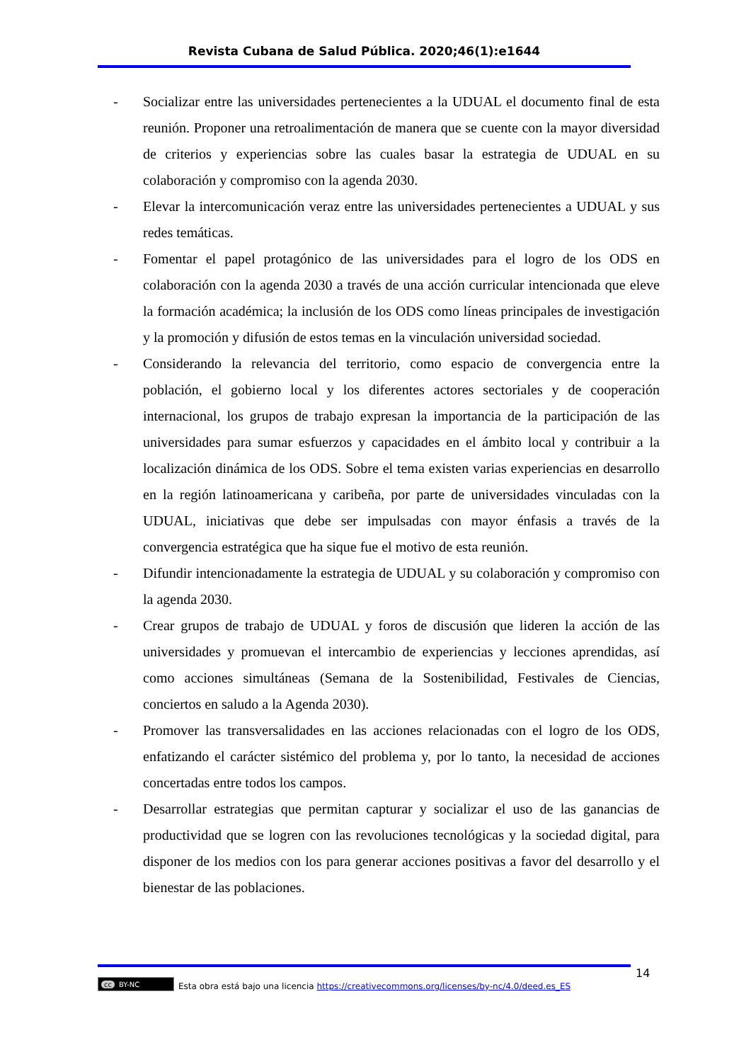Revista Cubana de Salud Pública. 2020;46(1):e1644
- Socializar entre las universidades pertenecientes a la UDUAL el documento final de esta reunión. Proponer una retroalimentación de manera que se cuente con la mayor diversidad de criterios y experiencias sobre las cuales basar la estrategia de UDUAL en su colaboración y compromiso con la agenda 2030.
- Elevar la intercomunicación veraz entre las universidades pertenecientes a UDUAL y sus redes temáticas.
- Fomentar el papel protagónico de las universidades para el logro de los ODS en colaboración con la agenda 2030 a través de una acción curricular intencionada que eleve la formación académica; la inclusión de los ODS como líneas principales de investigación y la promoción y difusión de estos temas en la vinculación universidad sociedad.
- Considerando la relevancia del territorio, como espacio de convergencia entre la población, el gobierno local y los diferentes actores sectoriales y de cooperación internacional, los grupos de trabajo expresan la importancia de la participación de las universidades para sumar esfuerzos y capacidades en el ámbito local y contribuir a la localización dinámica de los ODS. Sobre el tema existen varias experiencias en desarrollo en la región latinoamericana y caribeña, por parte de universidades vinculadas con la UDUAL, iniciativas que debe ser impulsadas con mayor énfasis a través de la convergencia estratégica que ha sique fue el motivo de esta reunión.
- Difundir intencionadamente la estrategia de UDUAL y su colaboración y compromiso con la agenda 2030.
- Crear grupos de trabajo de UDUAL y foros de discusión que lideren la acción de las universidades y promuevan el intercambio de experiencias y lecciones aprendidas, así como acciones simultáneas (Semana de la Sostenibilidad, Festivales de Ciencias, conciertos en saludo a la Agenda 2030).
- Promover las transversalidades en las acciones relacionadas con el logro de los ODS, enfatizando el carácter sistémico del problema y, por lo tanto, la necesidad de acciones concertadas entre todos los campos.
- Desarrollar estrategias que permitan capturar y socializar el uso de las ganancias de productividad que se logren con las revoluciones tecnológicas y la sociedad digital, para disponer de los medios con los para generar acciones positivas a favor del desarrollo y el bienestar de las poblaciones.
14
cc BY-NC
Esta obra está bajo una licencia https://creativecommons.org/licenses/by-nc/4.0/deed.es_ES